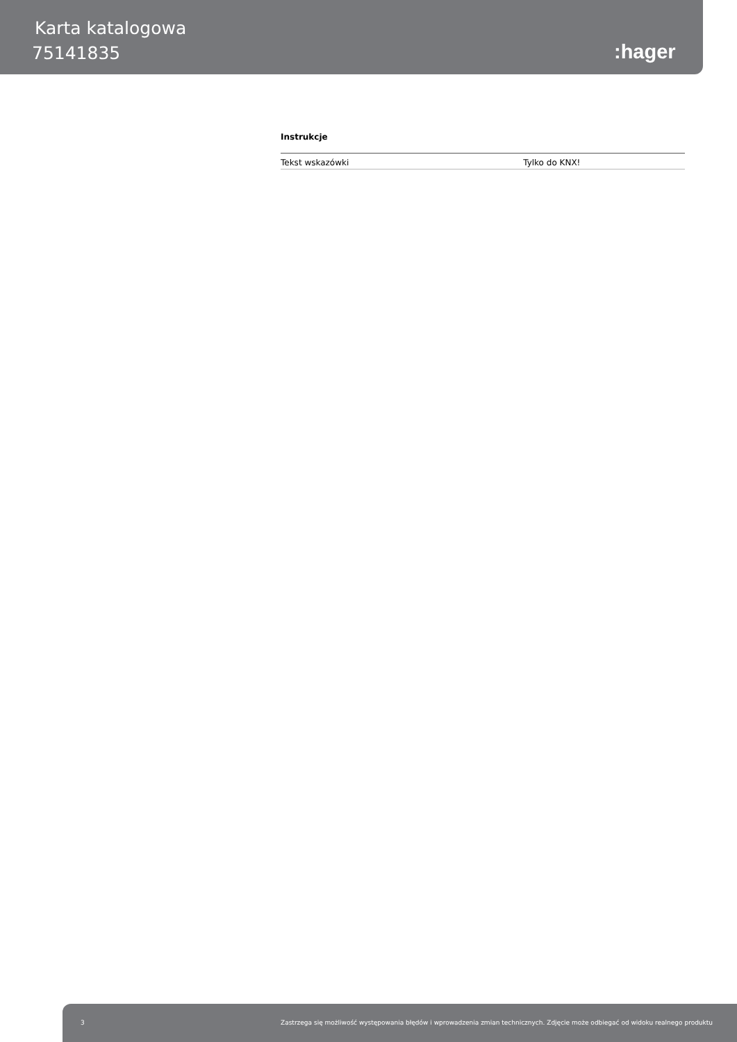Karta katalogowa
75141835 :hager
Instrukcje
| Tekst wskazówki | Tylko do KNX! |
3 Zastrzega się możliwość występowania błędów i wprowadzenia zmian technicznych. Zdjęcie może odbiegać od widoku realnego produktu